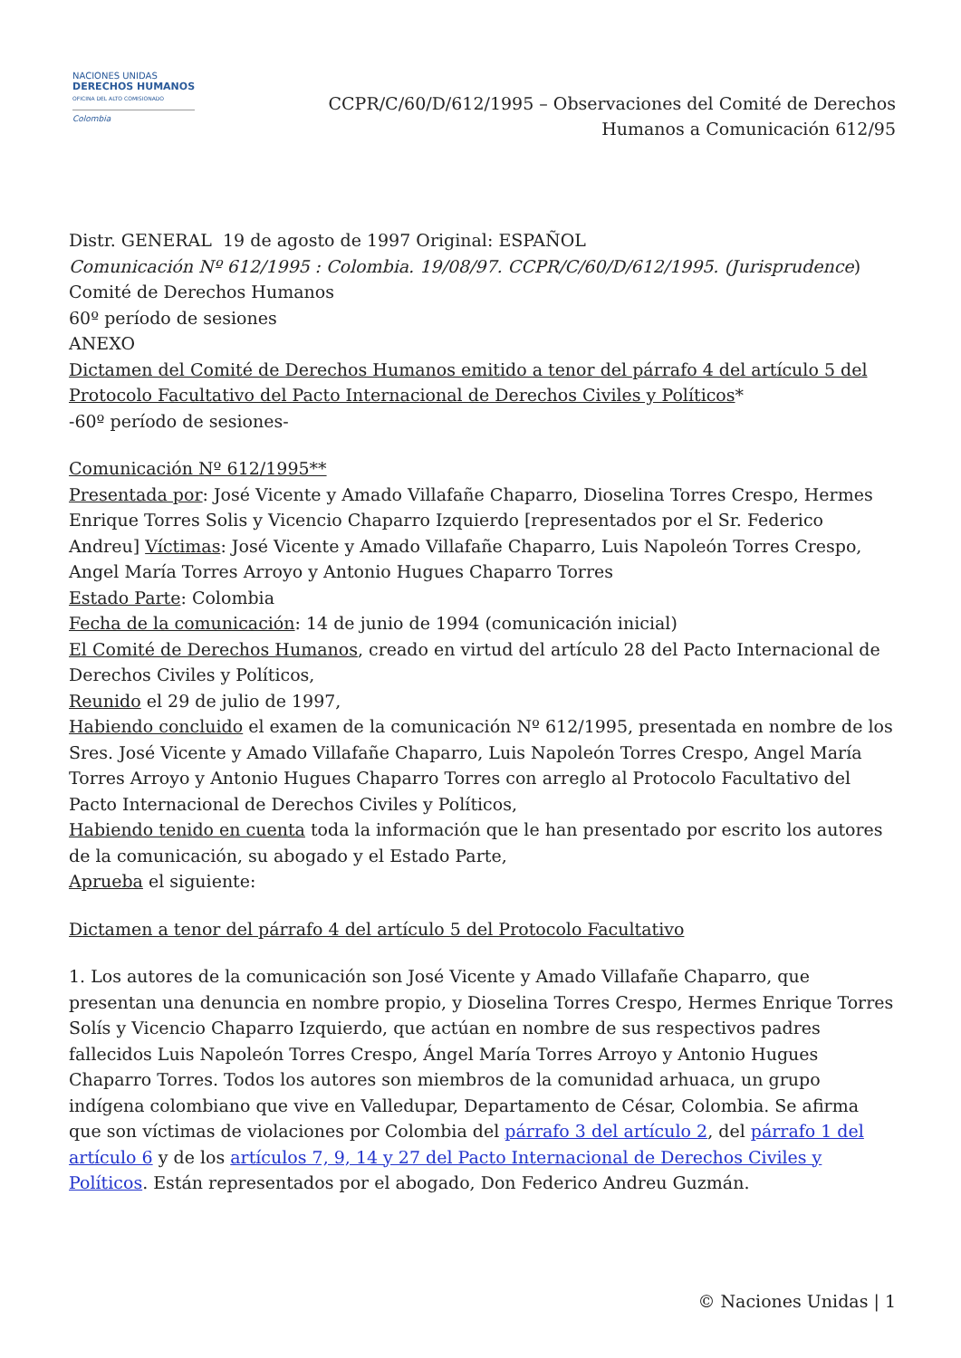NACIONES UNIDAS
DERECHOS HUMANOS
OFICINA DEL ALTO COMISIONADO
Colombia
CCPR/C/60/D/612/1995 – Observaciones del Comité de Derechos
Humanos a Comunicación 612/95
Distr. GENERAL 19 de agosto de 1997 Original: ESPAÑOL
Comunicación Nº 612/1995 : Colombia. 19/08/97. CCPR/C/60/D/612/1995. (Jurisprudence)
Comité de Derechos Humanos
60º período de sesiones
ANEXO
Dictamen del Comité de Derechos Humanos emitido a tenor del párrafo 4 del artículo 5 del Protocolo Facultativo del Pacto Internacional de Derechos Civiles y Políticos*
-60º período de sesiones-
Comunicación Nº 612/1995**
Presentada por: José Vicente y Amado Villafañe Chaparro, Dioselina Torres Crespo, Hermes Enrique Torres Solis y Vicencio Chaparro Izquierdo [representados por el Sr. Federico Andreu] Víctimas: José Vicente y Amado Villafañe Chaparro, Luis Napoleón Torres Crespo, Angel María Torres Arroyo y Antonio Hugues Chaparro Torres
Estado Parte: Colombia
Fecha de la comunicación: 14 de junio de 1994 (comunicación inicial)
El Comité de Derechos Humanos, creado en virtud del artículo 28 del Pacto Internacional de Derechos Civiles y Políticos,
Reunido el 29 de julio de 1997,
Habiendo concluido el examen de la comunicación Nº 612/1995, presentada en nombre de los Sres. José Vicente y Amado Villafañe Chaparro, Luis Napoleón Torres Crespo, Angel María Torres Arroyo y Antonio Hugues Chaparro Torres con arreglo al Protocolo Facultativo del Pacto Internacional de Derechos Civiles y Políticos,
Habiendo tenido en cuenta toda la información que le han presentado por escrito los autores de la comunicación, su abogado y el Estado Parte,
Aprueba el siguiente:
Dictamen a tenor del párrafo 4 del artículo 5 del Protocolo Facultativo
1. Los autores de la comunicación son José Vicente y Amado Villafañe Chaparro, que presentan una denuncia en nombre propio, y Dioselina Torres Crespo, Hermes Enrique Torres Solís y Vicencio Chaparro Izquierdo, que actúan en nombre de sus respectivos padres fallecidos Luis Napoleón Torres Crespo, Ángel María Torres Arroyo y Antonio Hugues Chaparro Torres. Todos los autores son miembros de la comunidad arhuaca, un grupo indígena colombiano que vive en Valledupar, Departamento de César, Colombia. Se afirma que son víctimas de violaciones por Colombia del párrafo 3 del artículo 2, del párrafo 1 del artículo 6 y de los artículos 7, 9, 14 y 27 del Pacto Internacional de Derechos Civiles y Políticos. Están representados por el abogado, Don Federico Andreu Guzmán.
© Naciones Unidas | 1